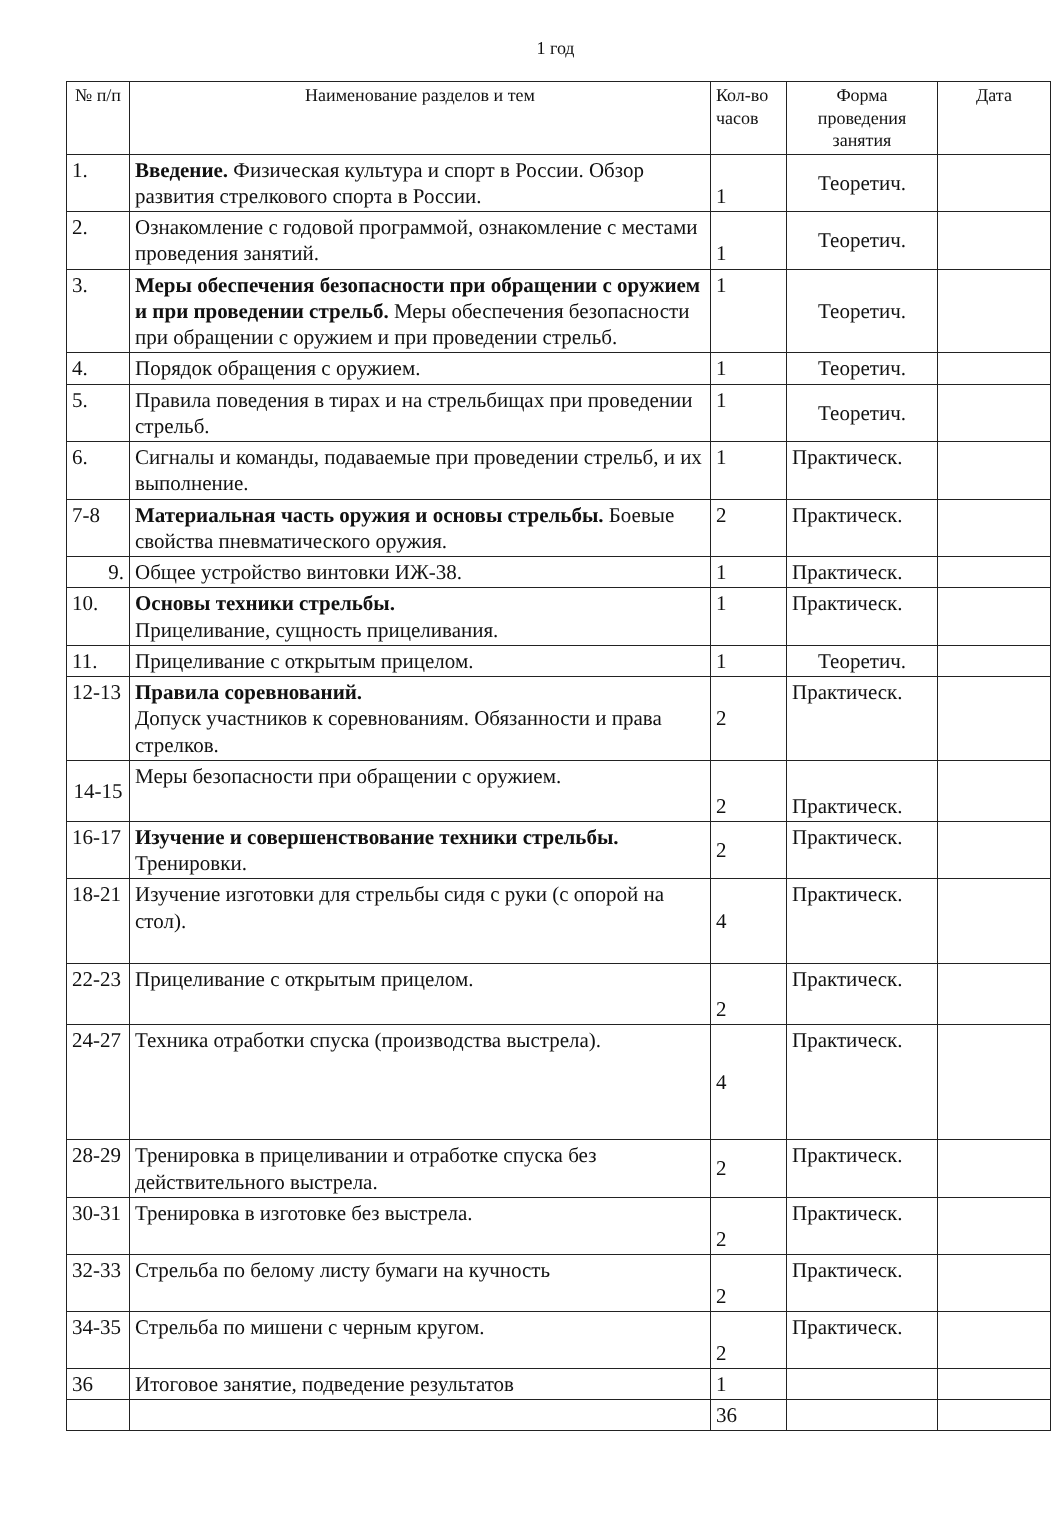1 год
| № п/п | Наименование разделов и тем | Кол-во часов | Форма проведения занятия | Дата |
| --- | --- | --- | --- | --- |
| 1. | Введение. Физическая культура и спорт в России. Обзор развития стрелкового спорта в России. | 1 | Теоретич. | |
| 2. | Ознакомление с годовой программой, ознакомление с местами проведения занятий. | 1 | Теоретич. | |
| 3. | Меры обеспечения безопасности при обращении с оружием и при проведении стрельб. Меры обеспечения безопасности при обращении с оружием и при проведении стрельб. | 1 | Теоретич. | |
| 4. | Порядок обращения с оружием. | 1 | Теоретич. | |
| 5. | Правила поведения в тирах и на стрельбищах при проведении стрельб. | 1 | Теоретич. | |
| 6. | Сигналы и команды, подаваемые при проведении стрельб, и их выполнение. | 1 | Практическ. | |
| 7-8 | Материальная часть оружия и основы стрельбы. Боевые свойства пневматического оружия. | 2 | Практическ. | |
| 9. | Общее устройство винтовки ИЖ-38. | 1 | Практическ. | |
| 10. | Основы техники стрельбы. Прицеливание, сущность прицеливания. | 1 | Практическ. | |
| 11. | Прицеливание с открытым прицелом. | 1 | Теоретич. | |
| 12-13 | Правила соревнований. Допуск участников к соревнованиям. Обязанности и права стрелков. | 2 | Практическ. | |
| 14-15 | Меры безопасности при обращении с оружием. | 2 | Практическ. | |
| 16-17 | Изучение и совершенствование техники стрельбы. Тренировки. | 2 | Практическ. | |
| 18-21 | Изучение изготовки для стрельбы сидя с руки (с опорой на стол). | 4 | Практическ. | |
| 22-23 | Прицеливание с открытым прицелом. | 2 | Практическ. | |
| 24-27 | Техника отработки спуска (производства выстрела). | 4 | Практическ. | |
| 28-29 | Тренировка в прицеливании и отработке спуска без действительного выстрела. | 2 | Практическ. | |
| 30-31 | Тренировка в изготовке без выстрела. | 2 | Практическ. | |
| 32-33 | Стрельба по белому листу бумаги на кучность | 2 | Практическ. | |
| 34-35 | Стрельба по мишени с черным кругом. | 2 | Практическ. | |
| 36 | Итоговое занятие, подведение результатов | 1 | | |
| | | 36 | | |